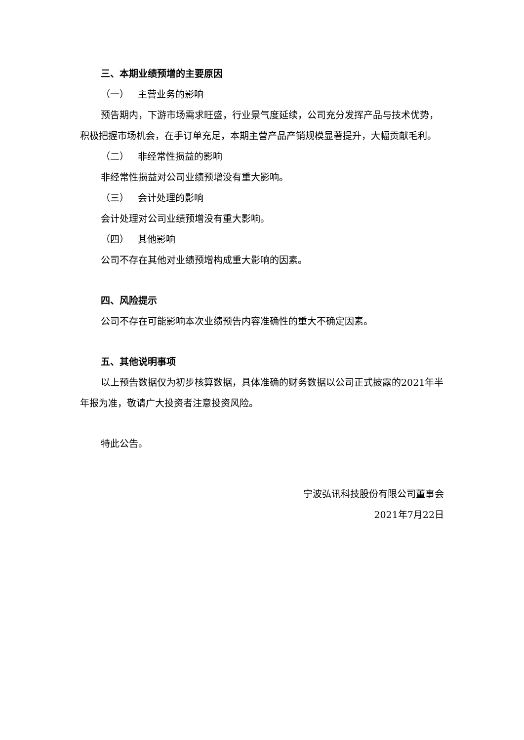三、本期业绩预增的主要原因
（一） 主营业务的影响
预告期内，下游市场需求旺盛，行业景气度延续，公司充分发挥产品与技术优势，积极把握市场机会，在手订单充足，本期主营产品产销规模显著提升，大幅贡献毛利。
（二） 非经常性损益的影响
非经常性损益对公司业绩预增没有重大影响。
（三） 会计处理的影响
会计处理对公司业绩预增没有重大影响。
（四） 其他影响
公司不存在其他对业绩预增构成重大影响的因素。
四、风险提示
公司不存在可能影响本次业绩预告内容准确性的重大不确定因素。
五、其他说明事项
以上预告数据仅为初步核算数据，具体准确的财务数据以公司正式披露的2021年半年报为准，敬请广大投资者注意投资风险。
特此公告。
宁波弘讯科技股份有限公司董事会
2021年7月22日